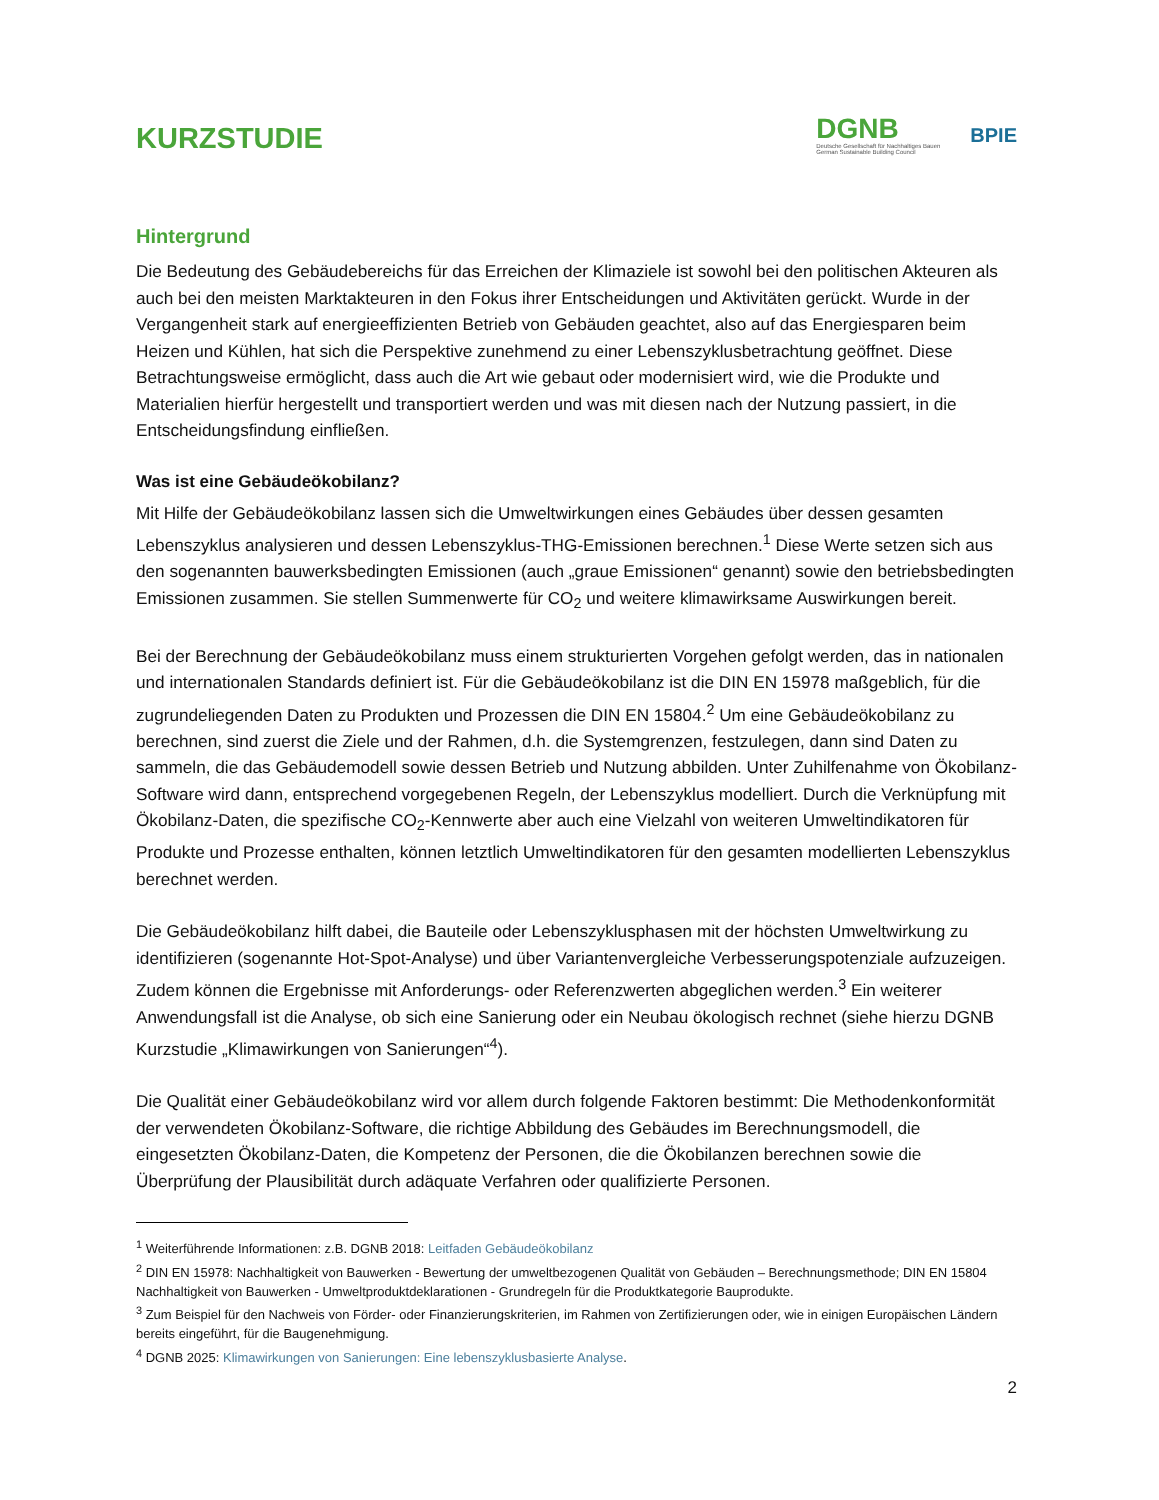KURZSTUDIE
DGNB
Deutsche Gesellschaft für Nachhaltiges Bauen
German Sustainable Building Council
BPIE
Hintergrund
Die Bedeutung des Gebäudebereichs für das Erreichen der Klimaziele ist sowohl bei den politischen Akteuren als auch bei den meisten Marktakteuren in den Fokus ihrer Entscheidungen und Aktivitäten gerückt. Wurde in der Vergangenheit stark auf energieeffizienten Betrieb von Gebäuden geachtet, also auf das Energiesparen beim Heizen und Kühlen, hat sich die Perspektive zunehmend zu einer Lebenszyklusbetrachtung geöffnet. Diese Betrachtungsweise ermöglicht, dass auch die Art wie gebaut oder modernisiert wird, wie die Produkte und Materialien hierfür hergestellt und transportiert werden und was mit diesen nach der Nutzung passiert, in die Entscheidungsfindung einfließen.
Was ist eine Gebäudeökobilanz?
Mit Hilfe der Gebäudeökobilanz lassen sich die Umweltwirkungen eines Gebäudes über dessen gesamten Lebenszyklus analysieren und dessen Lebenszyklus-THG-Emissionen berechnen.<sup>1</sup> Diese Werte setzen sich aus den sogenannten bauwerksbedingten Emissionen (auch „graue Emissionen“ genannt) sowie den betriebsbedingten Emissionen zusammen. Sie stellen Summenwerte für CO<sub>2</sub> und weitere klimawirksame Auswirkungen bereit.
Bei der Berechnung der Gebäudeökobilanz muss einem strukturierten Vorgehen gefolgt werden, das in nationalen und internationalen Standards definiert ist. Für die Gebäudeökobilanz ist die DIN EN 15978 maßgeblich, für die zugrundeliegenden Daten zu Produkten und Prozessen die DIN EN 15804.<sup>2</sup> Um eine Gebäudeökobilanz zu berechnen, sind zuerst die Ziele und der Rahmen, d.h. die Systemgrenzen, festzulegen, dann sind Daten zu sammeln, die das Gebäudemodell sowie dessen Betrieb und Nutzung abbilden. Unter Zuhilfenahme von Ökobilanz-Software wird dann, entsprechend vorgegebenen Regeln, der Lebenszyklus modelliert. Durch die Verknüpfung mit Ökobilanz-Daten, die spezifische CO<sub>2</sub>-Kennwerte aber auch eine Vielzahl von weiteren Umweltindikatoren für Produkte und Prozesse enthalten, können letztlich Umweltindikatoren für den gesamten modellierten Lebenszyklus berechnet werden.
Die Gebäudeökobilanz hilft dabei, die Bauteile oder Lebenszyklusphasen mit der höchsten Umweltwirkung zu identifizieren (sogenannte Hot-Spot-Analyse) und über Variantenvergleiche Verbesserungspotenziale aufzuzeigen. Zudem können die Ergebnisse mit Anforderungs- oder Referenzwerten abgeglichen werden.<sup>3</sup> Ein weiterer Anwendungsfall ist die Analyse, ob sich eine Sanierung oder ein Neubau ökologisch rechnet (siehe hierzu DGNB Kurzstudie „Klimawirkungen von Sanierungen“<sup>4</sup>).
Die Qualität einer Gebäudeökobilanz wird vor allem durch folgende Faktoren bestimmt: Die Methodenkonformität der verwendeten Ökobilanz-Software, die richtige Abbildung des Gebäudes im Berechnungsmodell, die eingesetzten Ökobilanz-Daten, die Kompetenz der Personen, die die Ökobilanzen berechnen sowie die Überprüfung der Plausibilität durch adäquate Verfahren oder qualifizierte Personen.
<sup>1</sup> Weiterführende Informationen: z.B. DGNB 2018: Leitfaden Gebäudeökobilanz
<sup>2</sup> DIN EN 15978: Nachhaltigkeit von Bauwerken - Bewertung der umweltbezogenen Qualität von Gebäuden – Berechnungsmethode; DIN EN 15804 Nachhaltigkeit von Bauwerken - Umweltproduktdeklarationen - Grundregeln für die Produktkategorie Bauprodukte.
<sup>3</sup> Zum Beispiel für den Nachweis von Förder- oder Finanzierungskriterien, im Rahmen von Zertifizierungen oder, wie in einigen Europäischen Ländern bereits eingeführt, für die Baugenehmigung.
<sup>4</sup> DGNB 2025: Klimawirkungen von Sanierungen: Eine lebenszyklusbasierte Analyse.
2